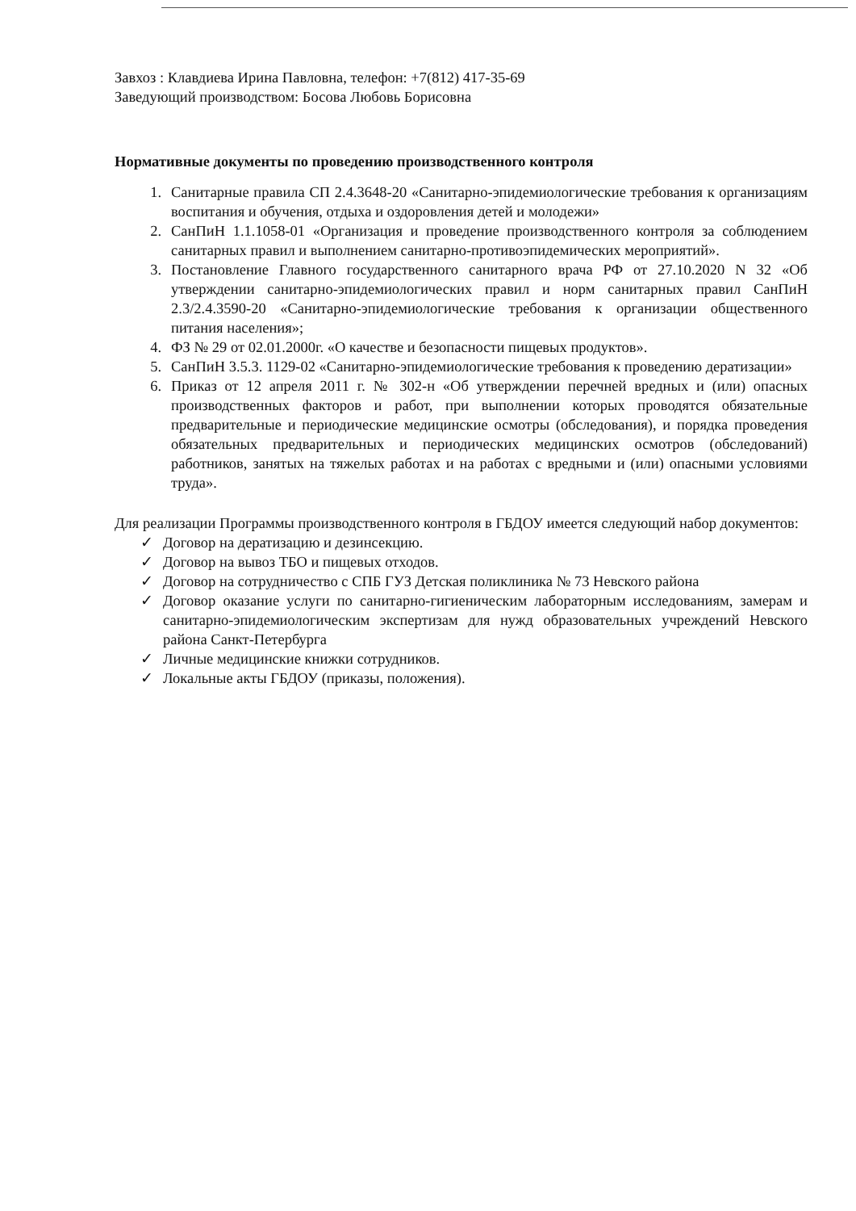Завхоз : Клавдиева Ирина Павловна, телефон: +7(812) 417-35-69
Заведующий производством: Босова Любовь Борисовна
Нормативные документы по проведению производственного контроля
1. Санитарные правила СП 2.4.3648-20 «Санитарно-эпидемиологические требования к организациям воспитания и обучения, отдыха и оздоровления детей и молодежи»
2. СанПиН 1.1.1058-01 «Организация и проведение производственного контроля за соблюдением санитарных правил и выполнением санитарно-противоэпидемических мероприятий».
3. Постановление Главного государственного санитарного врача РФ от 27.10.2020 N 32 «Об утверждении санитарно-эпидемиологических правил и норм санитарных правил СанПиН 2.3/2.4.3590-20 «Санитарно-эпидемиологические требования к организации общественного питания населения»;
4. ФЗ № 29 от 02.01.2000г. «О качестве и безопасности пищевых продуктов».
5. СанПиН 3.5.3. 1129-02 «Санитарно-эпидемиологические требования к проведению дератизации»
6. Приказ от 12 апреля 2011 г. № 302-н «Об утверждении перечней вредных и (или) опасных производственных факторов и работ, при выполнении которых проводятся обязательные предварительные и периодические медицинские осмотры (обследования), и порядка проведения обязательных предварительных и периодических медицинских осмотров (обследований) работников, занятых на тяжелых работах и на работах с вредными и (или) опасными условиями труда».
Для реализации Программы производственного контроля в ГБДОУ имеется следующий набор документов:
✓ Договор на дератизацию и дезинсекцию.
✓ Договор на вывоз ТБО и пищевых отходов.
✓ Договор на сотрудничество с СПБ ГУЗ Детская поликлиника № 73 Невского района
✓ Договор оказание услуги по санитарно-гигиеническим лабораторным исследованиям, замерам и санитарно-эпидемиологическим экспертизам для нужд образовательных учреждений Невского района Санкт-Петербурга
✓ Личные медицинские книжки сотрудников.
✓ Локальные акты ГБДОУ (приказы, положения).